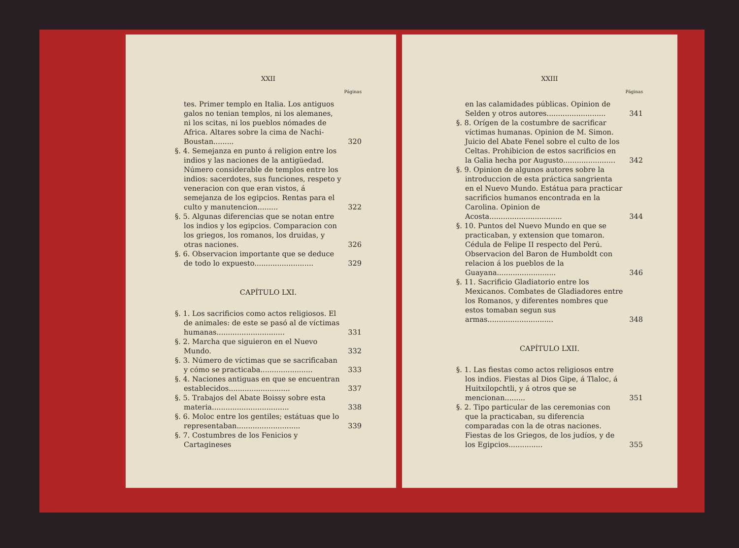XXII
Páginas
tes. Primer templo en Italia. Los antiguos galos no tenian templos, ni los alemanes, ni los scitas, ni los pueblos nómades de Africa. Altares sobre la cima de Nachi-Boustan......... 320
§. 4. Semejanza en punto á religion entre los indios y las naciones de la antigüedad. Número considerable de templos entre los indios: sacerdotes, sus funciones, respeto y veneracion con que eran vistos, á semejanza de los egipcios. Rentas para el culto y manutencion......... 322
§. 5. Algunas diferencias que se notan entre los indios y los egipcios. Comparacion con los griegos, los romanos, los druidas, y otras naciones. 326
§. 6. Observacion importante que se deduce de todo lo expuesto.......................... 329
CAPÍTULO LXI.
§. 1. Los sacrificios como actos religiosos. El de animales: de este se pasó al de víctimas humanas.............................. 331
§. 2. Marcha que siguieron en el Nuevo Mundo. 332
§. 3. Número de víctimas que se sacrificaban y cómo se practicaba....................... 333
§. 4. Naciones antiguas en que se encuentran establecidos........................... 337
§. 5. Trabajos del Abate Boissy sobre esta materia.................................. 338
§. 6. Moloc entre los gentiles; estátuas que lo representaban............................ 339
§. 7. Costumbres de los Fenicios y Cartagineses
XXIII
Páginas
en las calamidades públicas. Opinion de Selden y otros autores.......................... 341
§. 8. Orígen de la costumbre de sacrificar víctimas humanas. Opinion de M. Simon. Juicio del Abate Fenel sobre el culto de los Celtas. Prohibicion de estos sacrificios en la Galia hecha por Augusto....................... 342
§. 9. Opinion de algunos autores sobre la introduccion de esta práctica sangrienta en el Nuevo Mundo. Estátua para practicar sacrificios humanos encontrada en la Carolina. Opinion de Acosta................................ 344
§. 10. Puntos del Nuevo Mundo en que se practicaban, y extension que tomaron. Cédula de Felipe II respecto del Perú. Observacion del Baron de Humboldt con relacion á los pueblos de la Guayana.......................... 346
§. 11. Sacrificio Gladiatorio entre los Mexicanos. Combates de Gladiadores entre los Romanos, y diferentes nombres que estos tomaban segun sus armas............................. 348
CAPÍTULO LXII.
§. 1. Las fiestas como actos religiosos entre los indios. Fiestas al Dios Gipe, á Tlaloc, á Huitxilopchtli, y á otros que se mencionan......... 351
§. 2. Tipo particular de las ceremonias con que la practicaban, su diferencia comparadas con la de otras naciones. Fiestas de los Griegos, de los judíos, y de los Egipcios............... 355